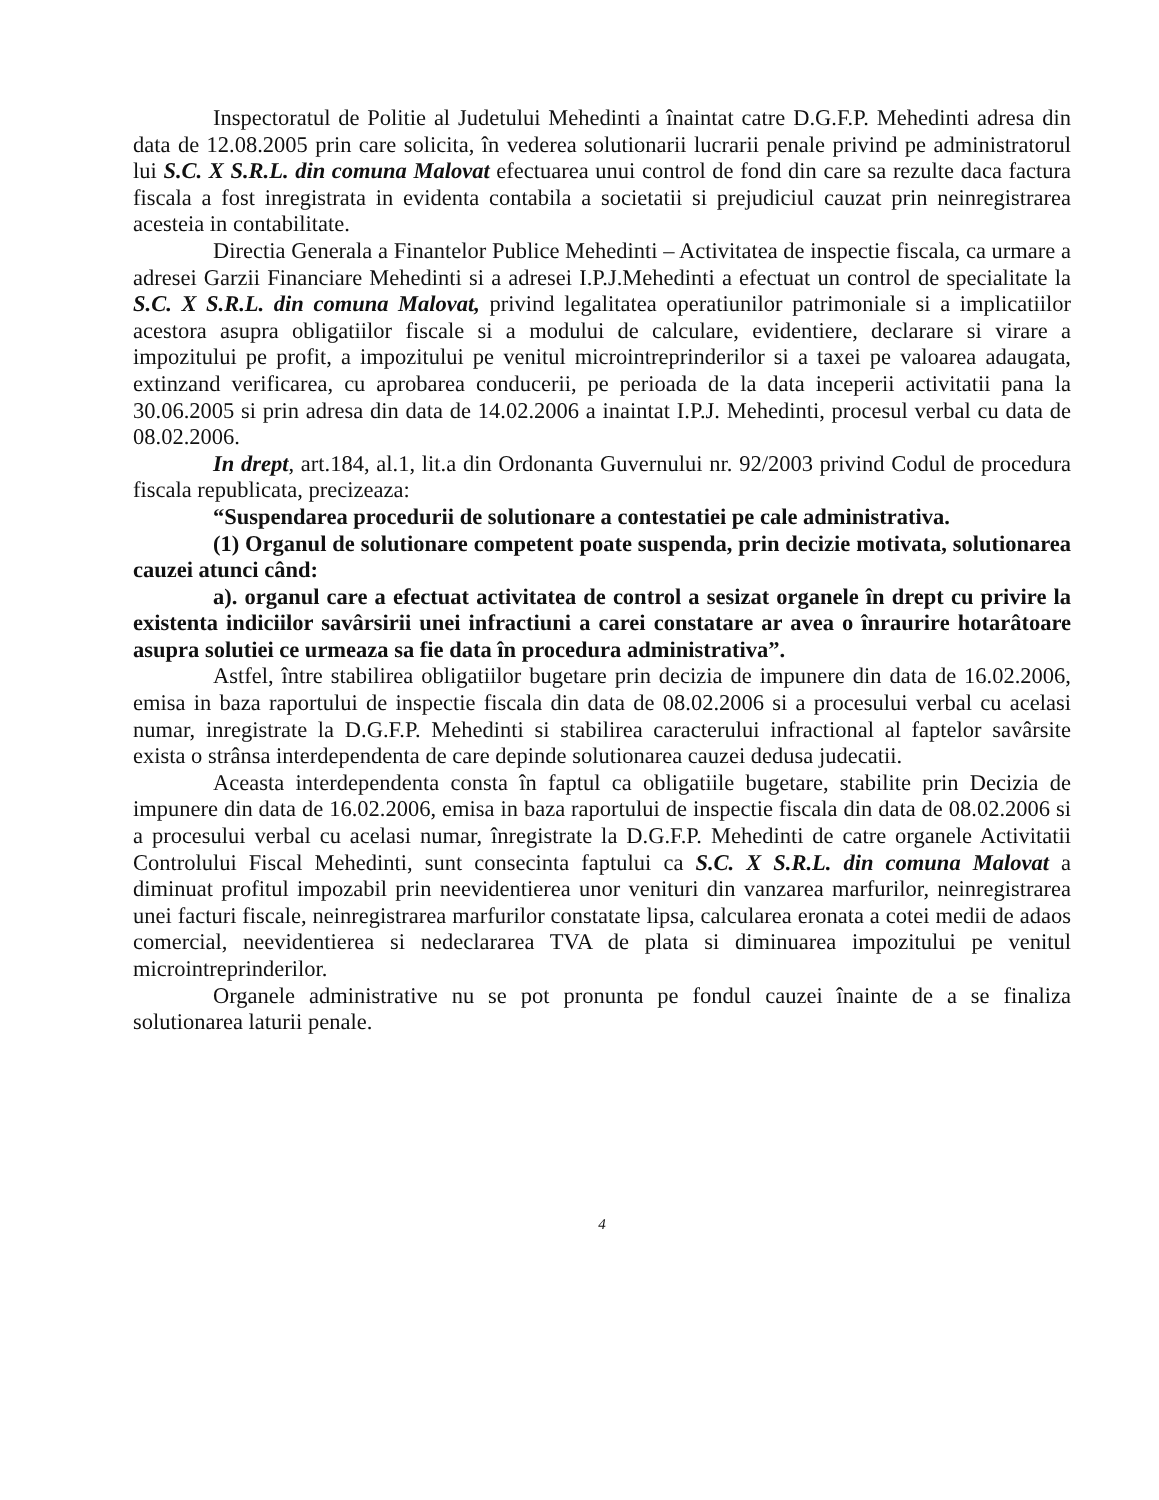Inspectoratul de Politie al Judetului Mehedinti a înaintat catre D.G.F.P. Mehedinti adresa din data de 12.08.2005 prin care solicita, în vederea solutionarii lucrarii penale privind pe administratorul lui S.C. X S.R.L. din comuna Malovat efectuarea unui control de fond din care sa rezulte daca factura fiscala a fost inregistrata in evidenta contabila a societatii si prejudiciul cauzat prin neinregistrarea acesteia in contabilitate.
Directia Generala a Finantelor Publice Mehedinti – Activitatea de inspectie fiscala, ca urmare a adresei Garzii Financiare Mehedinti si a adresei I.P.J.Mehedinti a efectuat un control de specialitate la S.C. X S.R.L. din comuna Malovat, privind legalitatea operatiunilor patrimoniale si a implicatiilor acestora asupra obligatiilor fiscale si a modului de calculare, evidentiere, declarare si virare a impozitului pe profit, a impozitului pe venitul microintreprinderilor si a taxei pe valoarea adaugata, extinzand verificarea, cu aprobarea conducerii, pe perioada de la data inceperii activitatii pana la 30.06.2005 si prin adresa din data de 14.02.2006 a inaintat I.P.J. Mehedinti, procesul verbal cu data de 08.02.2006.
In drept, art.184, al.1, lit.a din Ordonanta Guvernului nr. 92/2003 privind Codul de procedura fiscala republicata, precizeaza:
“Suspendarea procedurii de solutionare a contestatiei pe cale administrativa.
(1) Organul de solutionare competent poate suspenda, prin decizie motivata, solutionarea cauzei atunci când:
a). organul care a efectuat activitatea de control a sesizat organele în drept cu privire la existenta indiciilor savârsirii unei infractiuni a carei constatare ar avea o înraurire hotarâtoare asupra solutiei ce urmeaza sa fie data în procedura administrativa”.
Astfel, între stabilirea obligatiilor bugetare prin decizia de impunere din data de 16.02.2006, emisa in baza raportului de inspectie fiscala din data de 08.02.2006 si a procesului verbal cu acelasi numar, inregistrate la D.G.F.P. Mehedinti si stabilirea caracterului infractional al faptelor savârsite exista o strânsa interdependenta de care depinde solutionarea cauzei dedusa judecatii.
Aceasta interdependenta consta în faptul ca obligatiile bugetare, stabilite prin Decizia de impunere din data de 16.02.2006, emisa in baza raportului de inspectie fiscala din data de 08.02.2006 si a procesului verbal cu acelasi numar, înregistrate la D.G.F.P. Mehedinti de catre organele Activitatii Controlului Fiscal Mehedinti, sunt consecinta faptului ca S.C. X S.R.L. din comuna Malovat a diminuat profitul impozabil prin neevidentierea unor venituri din vanzarea marfurilor, neinregistrarea unei facturi fiscale, neinregistrarea marfurilor constatate lipsa, calcularea eronata a cotei medii de adaos comercial, neevidentierea si nedeclararea TVA de plata si diminuarea impozitului pe venitul microintreprinderilor.
Organele administrative nu se pot pronunta pe fondul cauzei înainte de a se finaliza solutionarea laturii penale.
4